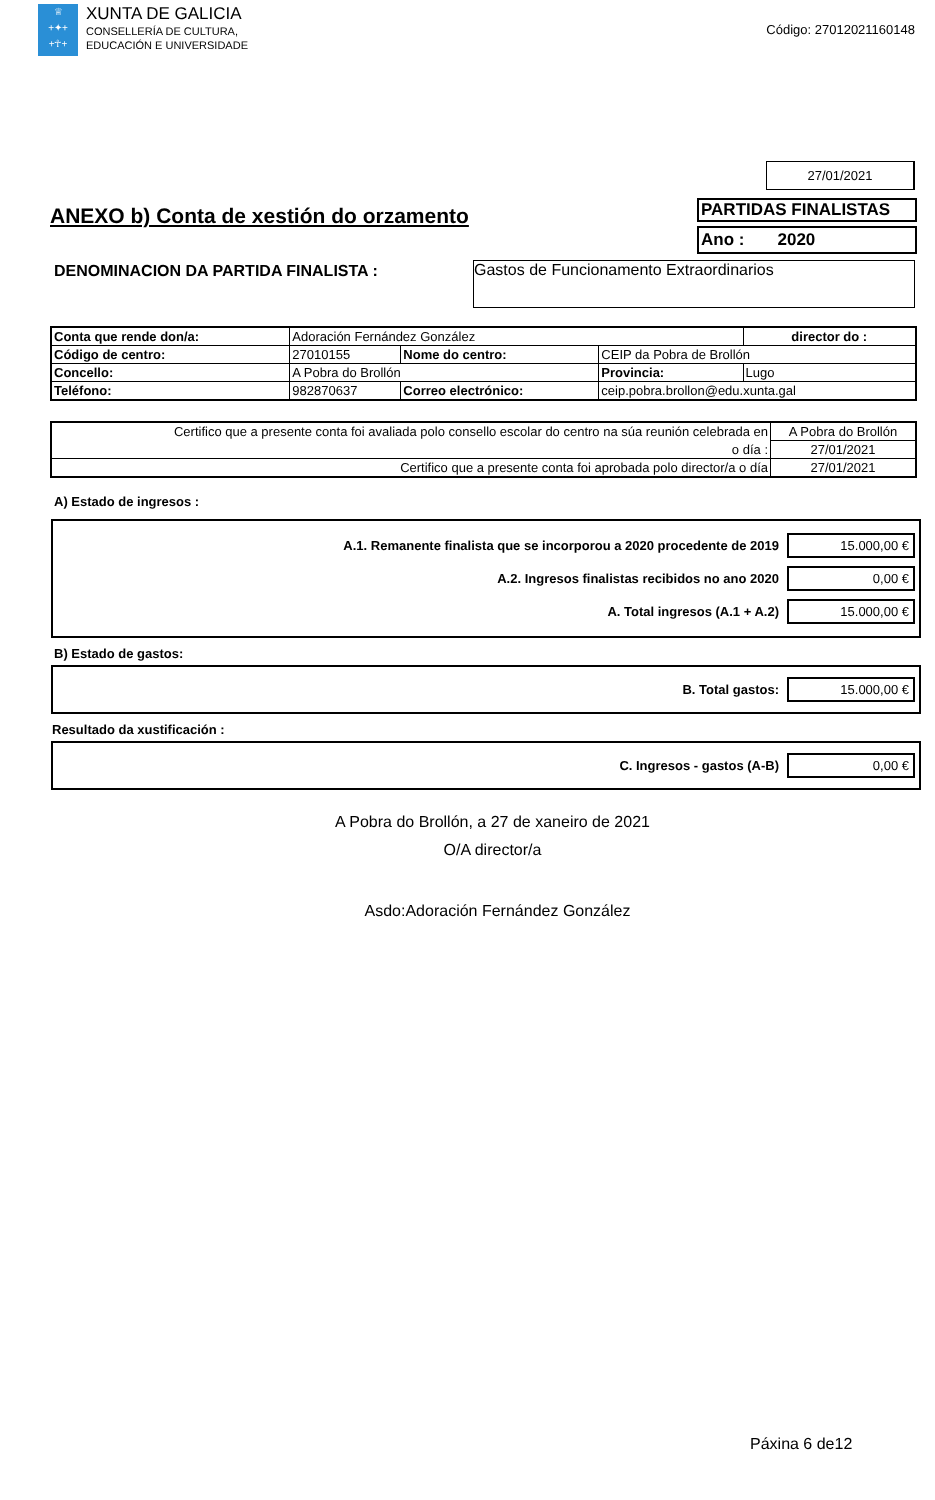♕
+✦+
+☥+
XUNTA DE GALICIA
CONSELLERÍA DE CULTURA,
EDUCACIÓN E UNIVERSIDADE
Código: 27012021160148
27/01/2021
ANEXO b) Conta de xestión do orzamento
PARTIDAS FINALISTAS
Ano : 2020
DENOMINACION DA PARTIDA FINALISTA :
Gastos de Funcionamento Extraordinarios
| Conta que rende don/a: | Adoración Fernández González | | | | | director do : |
| Código de centro: | 27010155 | Nome do centro: | CEIP da Pobra de Brollón | | | |
| Concello: | A Pobra do Brollón | | | Provincia: | Lugo | |
| Teléfono: | 982870637 | Correo electrónico: | ceip.pobra.brollon@edu.xunta.gal | | | |
| Certifico que a presente conta foi avaliada polo consello escolar do centro na súa reunión celebrada en | A Pobra do Brollón |
| o día : | 27/01/2021 |
| Certifico que a presente conta foi aprobada polo director/a o día | 27/01/2021 |
A) Estado de ingresos :
A.1. Remanente finalista que se incorporou a 2020 procedente de 2019 15.000,00 €
A.2. Ingresos finalistas recibidos no ano 2020 0,00 €
A. Total ingresos (A.1 + A.2) 15.000,00 €
B) Estado de gastos:
B. Total gastos: 15.000,00 €
Resultado da xustificación :
C. Ingresos - gastos (A-B) 0,00 €
A Pobra do Brollón, a 27 de xaneiro de 2021
O/A director/a
Asdo:Adoración Fernández González
Páxina 6 de12